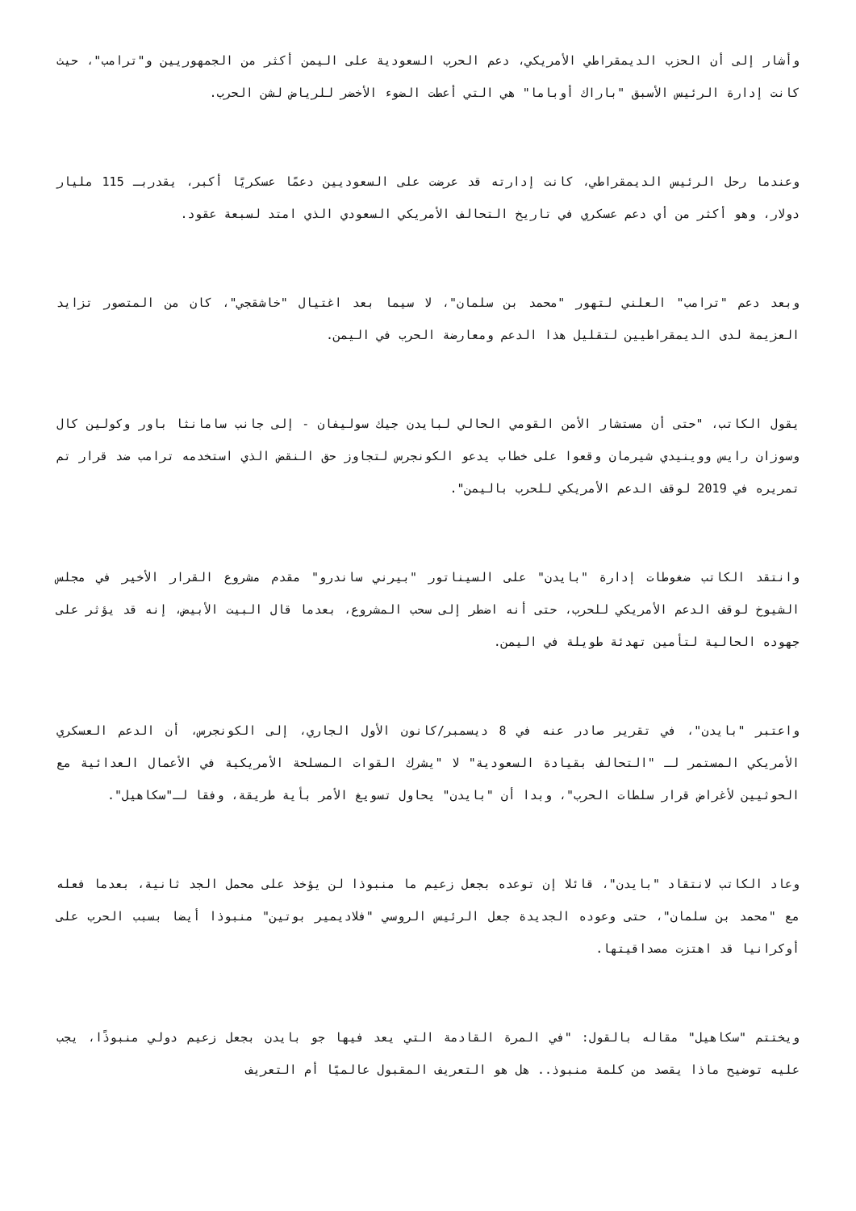وأشار إلى أن الحزب الديمقراطي الأمريكي، دعم الحرب السعودية على اليمن أكثر من الجمهوريين و"ترامب"، حيث كانت إدارة الرئيس الأسبق "باراك أوباما" هي التي أعطت الضوء الأخضر للرياض لشن الحرب.
وعندما رحل الرئيس الديمقراطي، كانت إدارته قد عرضت على السعوديين دعمًا عسكريًا أكبر، يقدربـ 115 مليار دولار، وهو أكثر من أي دعم عسكري في تاريخ التحالف الأمريكي السعودي الذي امتد لسبعة عقود.
وبعد دعم "ترامب" العلني لتهور "محمد بن سلمان"، لا سيما بعد اغتيال "خاشقجي"، كان من المتصور تزايد العزيمة لدى الديمقراطيين لتقليل هذا الدعم ومعارضة الحرب في اليمن.
يقول الكاتب، "حتى أن مستشار الأمن القومي الحالي لبايدن جيك سوليفان - إلى جانب سامانثا باور وكولين كال وسوزان رايس ووينيدي شيرمان وقعوا على خطاب يدعو الكونجرس لتجاوز حق النقض الذي استخدمه ترامب ضد قرار تم تمريره في 2019 لوقف الدعم الأمريكي للحرب باليمن".
وانتقد الكاتب ضغوطات إدارة "بايدن" على السيناتور "بيرني ساندرو" مقدم مشروع القرار الأخير في مجلس الشيوخ لوقف الدعم الأمريكي للحرب، حتى أنه اضطر إلى سحب المشروع، بعدما قال البيت الأبيض، إنه قد يؤثر على جهوده الحالية لتأمين تهدئة طويلة في اليمن.
واعتبر "بايدن"، في تقرير صادر عنه في 8 ديسمبر/كانون الأول الجاري، إلى الكونجرس، أن الدعم العسكري الأمريكي المستمر لـ "التحالف بقيادة السعودية" لا "يشرك القوات المسلحة الأمريكية في الأعمال العدائية مع الحوثيين لأغراض قرار سلطات الحرب"، وبدا أن "بايدن" يحاول تسويغ الأمر بأية طريقة، وفقا لـ"سكاهيل".
وعاد الكاتب لانتقاد "بايدن"، قائلا إن توعده بجعل زعيم ما منبوذا لن يؤخذ على محمل الجد ثانية، بعدما فعله مع "محمد بن سلمان"، حتى وعوده الجديدة جعل الرئيس الروسي "فلاديمير بوتين" منبوذا أيضا بسبب الحرب على أوكرانيا قد اهتزت مصداقيتها.
ويختتم "سكاهيل" مقاله بالقول: "في المرة القادمة التي يعد فيها جو بايدن بجعل زعيم دولي منبوذًا، يجب عليه توضيح ماذا يقصد من كلمة منبوذ.. هل هو التعريف المقبول عالميًا أم التعريف